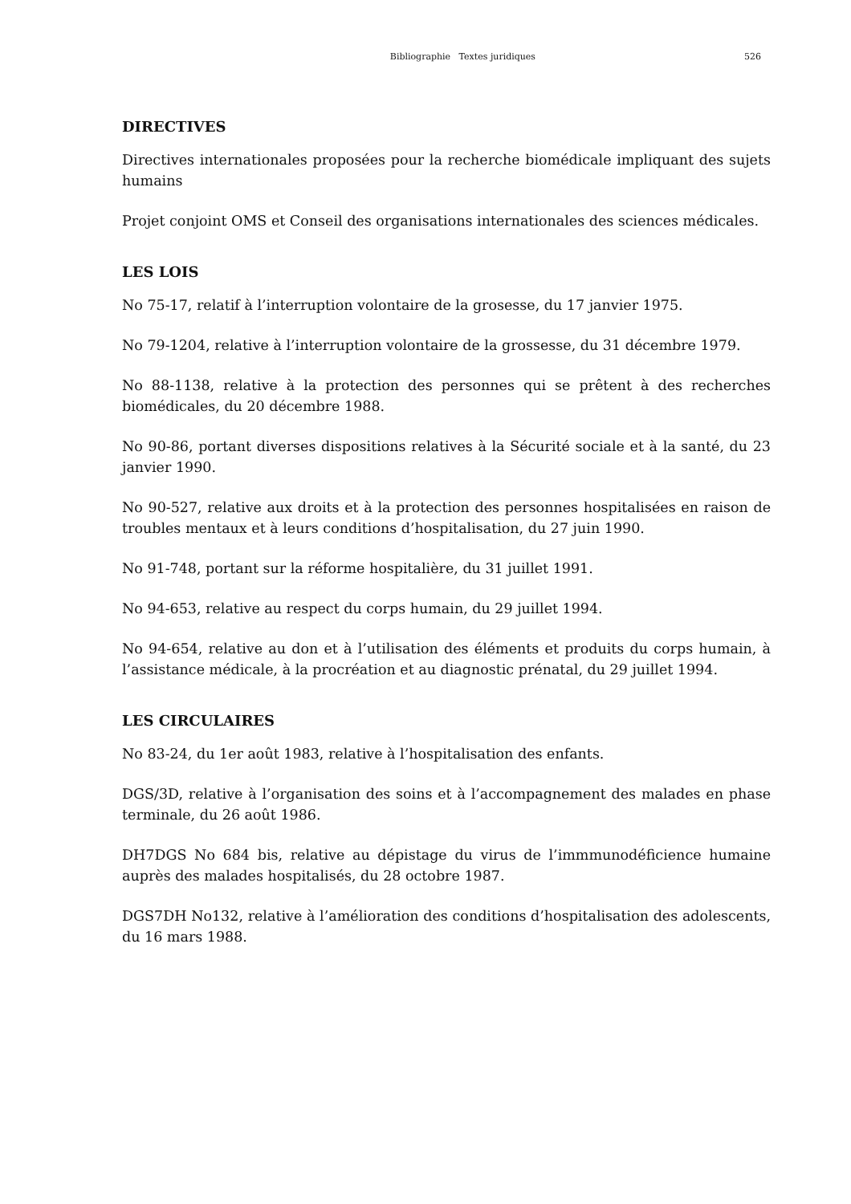Bibliographie Textes juridiques 526
DIRECTIVES
Directives internationales proposées pour la recherche biomédicale impliquant des sujets humains
Projet conjoint OMS et Conseil des organisations internationales des sciences médicales.
LES LOIS
No 75-17, relatif à l’interruption volontaire de la grosesse, du 17 janvier 1975.
No 79-1204, relative à l’interruption volontaire de la grossesse, du 31 décembre 1979.
No 88-1138, relative à la protection des personnes qui se prêtent à des recherches biomédicales, du 20 décembre 1988.
No 90-86, portant diverses dispositions relatives à la Sécurité sociale et à la santé, du 23 janvier 1990.
No 90-527, relative aux droits et à la protection des personnes hospitalisées en raison de troubles mentaux et à leurs conditions d’hospitalisation, du 27 juin 1990.
No 91-748, portant sur la réforme hospitalière, du 31 juillet 1991.
No 94-653, relative au respect du corps humain, du 29 juillet 1994.
No 94-654, relative au don et à l’utilisation des éléments et produits du corps humain, à l’assistance médicale, à la procréation et au diagnostic prénatal, du 29 juillet 1994.
LES CIRCULAIRES
No 83-24, du 1er août 1983, relative à l’hospitalisation des enfants.
DGS/3D, relative à l’organisation des soins et à l’accompagnement des malades en phase terminale, du 26 août 1986.
DH7DGS No 684 bis, relative au dépistage du virus de l’immmunodéficience humaine auprès des malades hospitalisés, du 28 octobre 1987.
DGS7DH No132, relative à l’amélioration des conditions d’hospitalisation des adolescents, du 16 mars 1988.